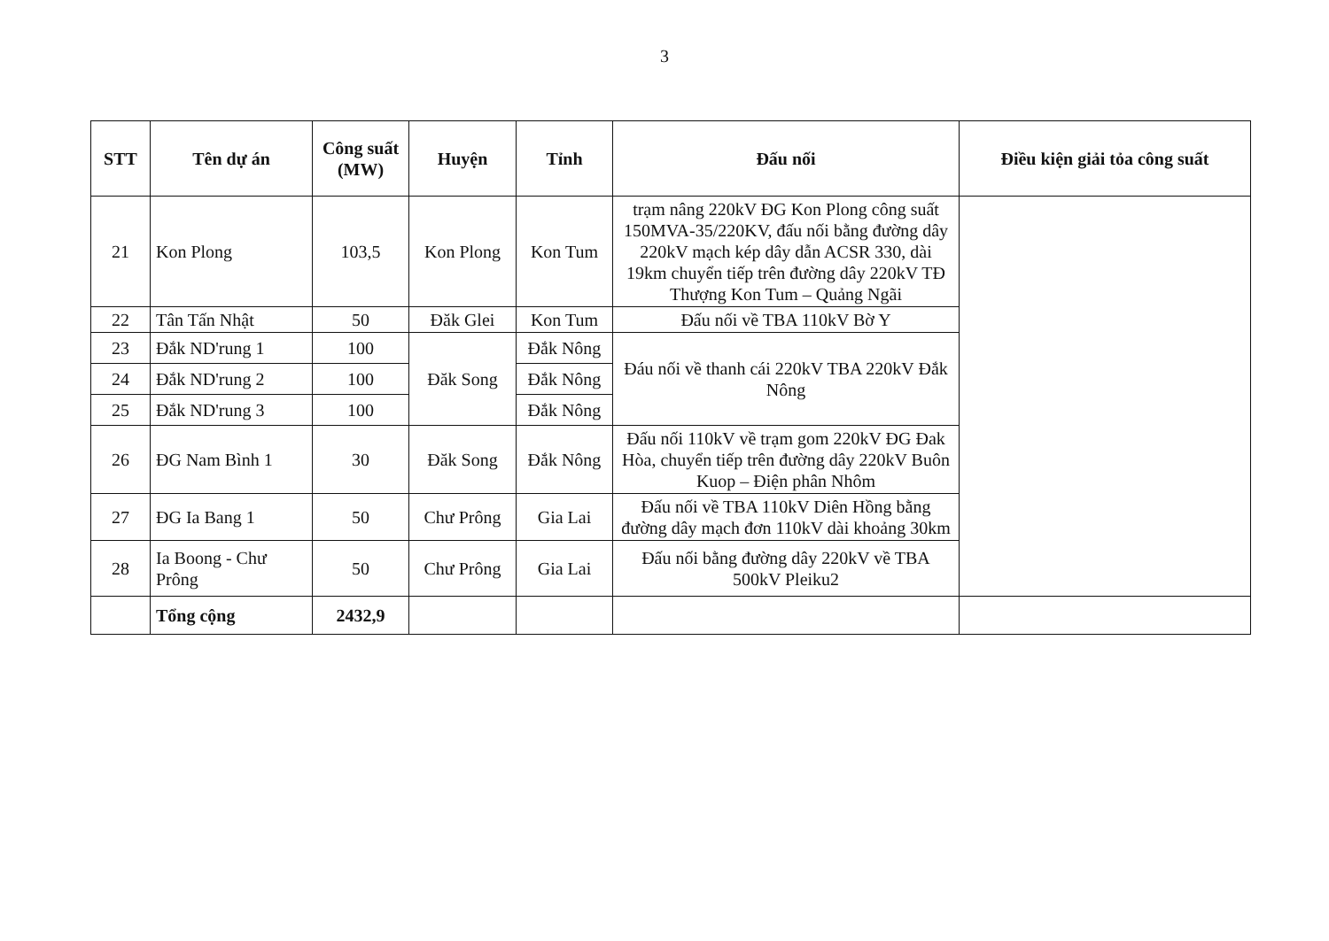3
| STT | Tên dự án | Công suất (MW) | Huyện | Tỉnh | Đấu nối | Điều kiện giải tỏa công suất |
| --- | --- | --- | --- | --- | --- | --- |
| 21 | Kon Plong | 103,5 | Kon Plong | Kon Tum | trạm nâng 220kV ĐG Kon Plong công suất 150MVA-35/220KV, đấu nối bằng đường dây 220kV mạch kép dây dẫn ACSR 330, dài 19km chuyển tiếp trên đường dây 220kV TĐ Thượng Kon Tum – Quảng Ngãi | |
| 22 | Tân Tấn Nhật | 50 | Đăk Glei | Kon Tum | Đấu nối về TBA 110kV Bờ Y | |
| 23 | Đắk ND'rung 1 | 100 | Đăk Song | Đắk Nông | Đáu nối về thanh cái 220kV TBA 220kV Đắk Nông | |
| 24 | Đắk ND'rung 2 | 100 | | Đắk Nông | | |
| 25 | Đắk ND'rung 3 | 100 | | Đắk Nông | | |
| 26 | ĐG Nam Bình 1 | 30 | Đăk Song | Đắk Nông | Đấu nối 110kV về trạm gom 220kV ĐG Đak Hòa, chuyển tiếp trên đường dây 220kV Buôn Kuop – Điện phân Nhôm | |
| 27 | ĐG Ia Bang 1 | 50 | Chư Prông | Gia Lai | Đấu nối về TBA 110kV Diên Hồng bằng đường dây mạch đơn 110kV dài khoảng 30km | |
| 28 | Ia Boong - Chư Prông | 50 | Chư Prông | Gia Lai | Đấu nối bằng đường dây 220kV về TBA 500kV Pleiku2 | |
| | Tổng cộng | 2432,9 | | | | |